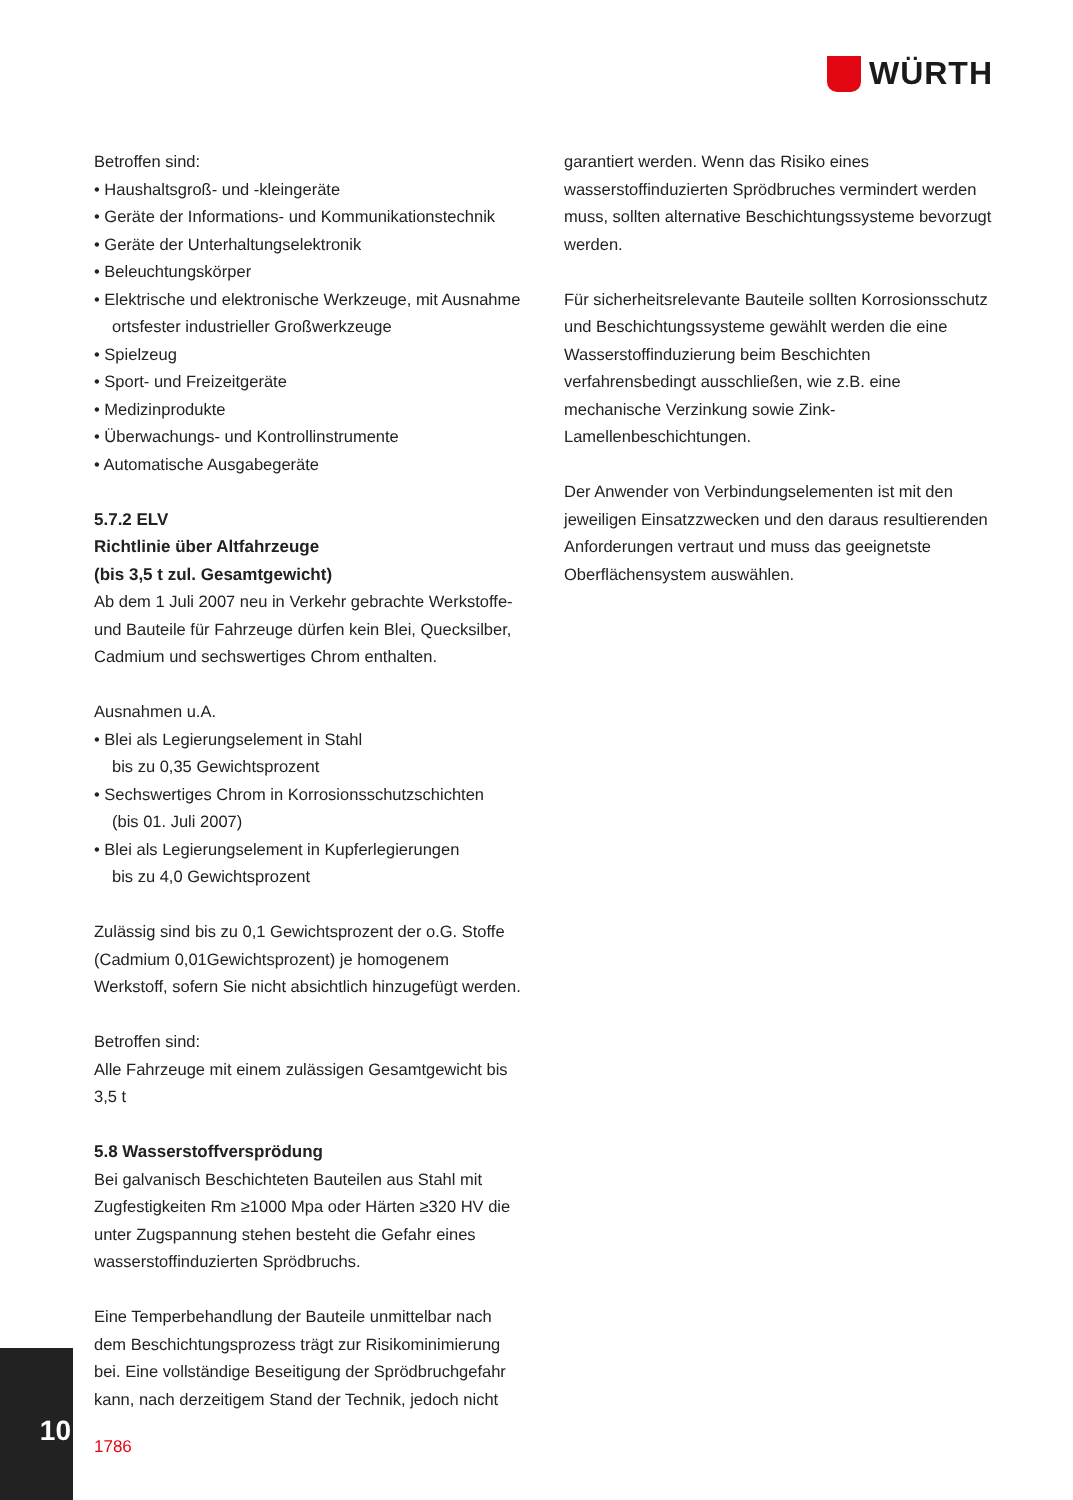WÜRTH
Betroffen sind:
• Haushaltsgroß- und -kleingeräte
• Geräte der Informations- und Kommunikationstechnik
• Geräte der Unterhaltungselektronik
• Beleuchtungskörper
• Elektrische und elektronische Werkzeuge, mit Ausnahme ortsfester industrieller Großwerkzeuge
• Spielzeug
• Sport- und Freizeitgeräte
• Medizinprodukte
• Überwachungs- und Kontrollinstrumente
• Automatische Ausgabegeräte
5.7.2 ELV
Richtlinie über Altfahrzeuge
(bis 3,5 t zul. Gesamtgewicht)
Ab dem 1 Juli 2007 neu in Verkehr gebrachte Werkstoffe- und Bauteile für Fahrzeuge dürfen kein Blei, Quecksilber, Cadmium und sechswertiges Chrom enthalten.
Ausnahmen u.A.
• Blei als Legierungselement in Stahl
bis zu 0,35 Gewichtsprozent
• Sechswertiges Chrom in Korrosionsschutzschichten
(bis 01. Juli 2007)
• Blei als Legierungselement in Kupferlegierungen
bis zu 4,0 Gewichtsprozent
Zulässig sind bis zu 0,1 Gewichtsprozent der o.G. Stoffe (Cadmium 0,01Gewichtsprozent) je homogenem Werkstoff, sofern Sie nicht absichtlich hinzugefügt werden.
Betroffen sind:
Alle Fahrzeuge mit einem zulässigen Gesamtgewicht bis 3,5 t
5.8 Wasserstoffversprödung
Bei galvanisch Beschichteten Bauteilen aus Stahl mit Zugfestigkeiten Rm ≥1000 Mpa oder Härten ≥320 HV die unter Zugspannung stehen besteht die Gefahr eines wasserstoffinduzierten Sprödbruchs.
Eine Temperbehandlung der Bauteile unmittelbar nach dem Beschichtungsprozess trägt zur Risikominimierung bei. Eine vollständige Beseitigung der Sprödbruchgefahr kann, nach derzeitigem Stand der Technik, jedoch nicht
garantiert werden. Wenn das Risiko eines wasserstoffinduzierten Sprödbruches vermindert werden muss, sollten alternative Beschichtungssysteme bevorzugt werden.
Für sicherheitsrelevante Bauteile sollten Korrosionsschutz und Beschichtungssysteme gewählt werden die eine Wasserstoffinduzierung beim Beschichten verfahrensbedingt ausschließen, wie z.B. eine mechanische Verzinkung sowie Zink-Lamellenbeschichtungen.
Der Anwender von Verbindungselementen ist mit den jeweiligen Einsatzzwecken und den daraus resultierenden Anforderungen vertraut und muss das geeignetste Oberflächensystem auswählen.
10
1786